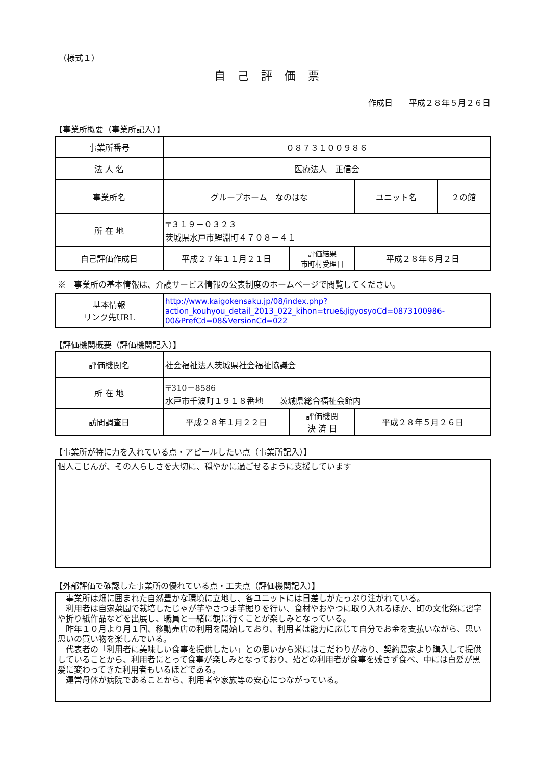（様式１）
自己評価票
作成日　　平成２８年５月２６日
【事業所概要（事業所記入）】
| 事業所番号 | ０８７３１００９８６ | | | |
| 法 人 名 | 医療法人 正信会 | | | |
| 事業所名 | グループホーム なのはな | | ユニット名 | ２の館 |
| 所 在 地 | 〒３１９－０３２３ 茨城県水戸市鯉淵町４７０８－４１ | | | |
| 自己評価作成日 | 平成２７年１１月２１日 | 評価結果 市町村受理日 | 平成２８年６月２日 | |
※　事業所の基本情報は、介護サービス情報の公表制度のホームページで閲覧してください。
| 基本情報 リンク先URL | http://www.kaigokensaku.jp/08/index.php?action_kouhyou_detail_2013_022_kihon=true&JigyosyoCd=0873100986-00&PrefCd=08&VersionCd=022 |
【評価機関概要（評価機関記入）】
| 評価機関名 | 社会福祉法人茨城県社会福祉協議会 | | |
| 所 在 地 | 〒310－8586 水戸市千波町１９１８番地 茨城県総合福祉会館内 | | |
| 訪問調査日 | 平成２８年１月２２日 | 評価機関 決 済 日 | 平成２８年５月２６日 |
【事業所が特に力を入れている点・アピールしたい点（事業所記入）】
個人こじんが、その人らしさを大切に、穏やかに過ごせるように支援しています
【外部評価で確認した事業所の優れている点・工夫点（評価機関記入）】
　事業所は畑に囲まれた自然豊かな環境に立地し、各ユニットには日差しがたっぷり注がれている。
　利用者は自家菜園で栽培したじゃが芋やさつま芋掘りを行い、食材やおやつに取り入れるほか、町の文化祭に習字や折り紙作品などを出展し、職員と一緒に観に行くことが楽しみとなっている。
　昨年１０月より月１回、移動売店の利用を開始しており、利用者は能力に応じて自分でお金を支払いながら、思い思いの買い物を楽しんでいる。
　代表者の「利用者に美味しい食事を提供したい」との思いから米にはこだわりがあり、契約農家より購入して提供していることから、利用者にとって食事が楽しみとなっており、殆どの利用者が食事を残さず食べ、中には白髪が黒髪に変わってきた利用者もいるほどである。
　運営母体が病院であることから、利用者や家族等の安心につながっている。